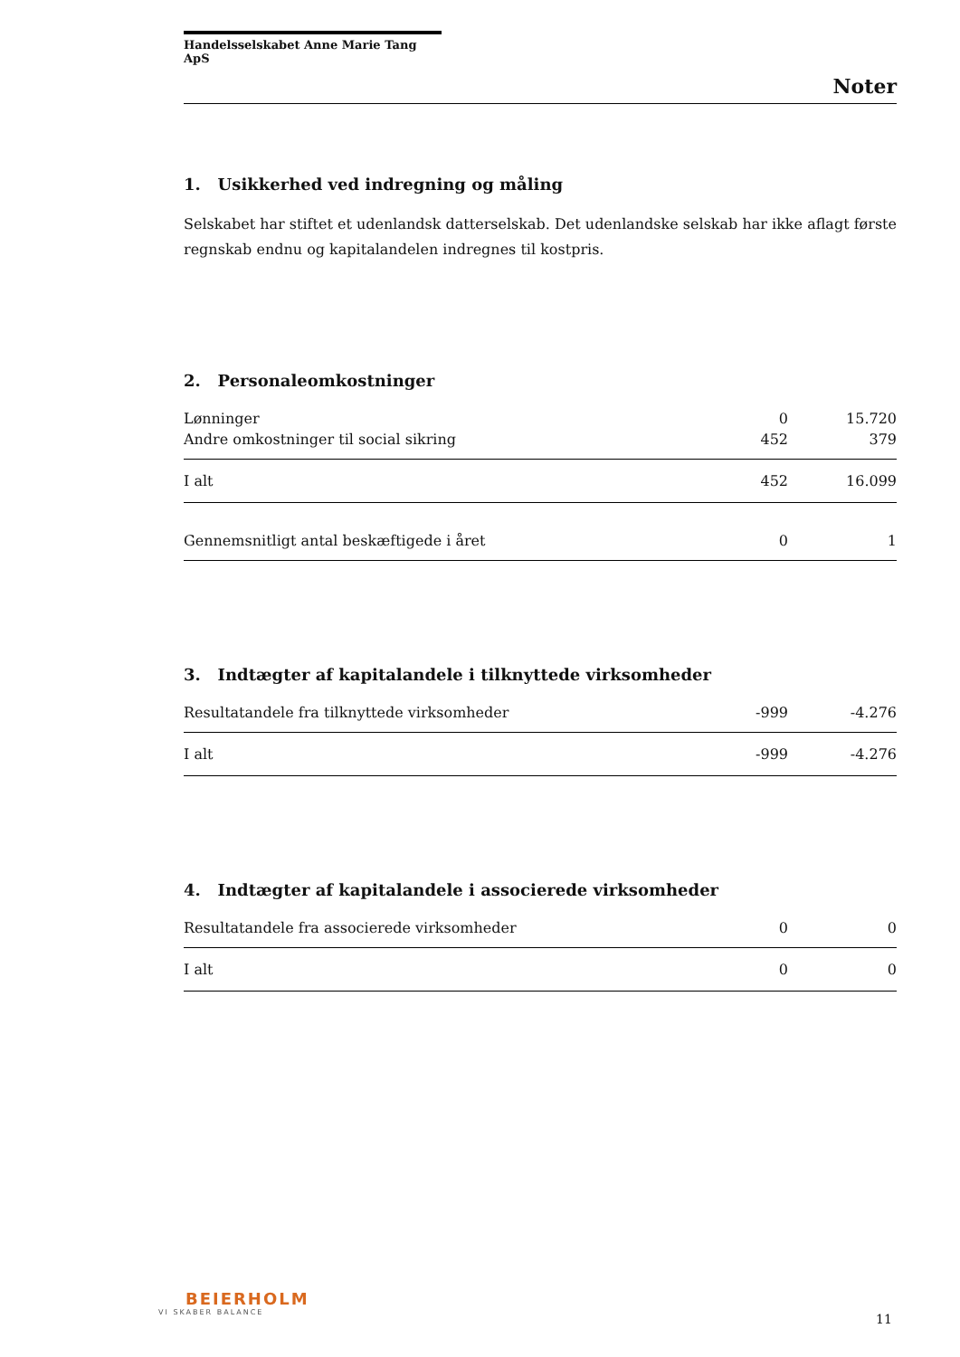Handelsselskabet Anne Marie Tang ApS
Noter
1. Usikkerhed ved indregning og måling
Selskabet har stiftet et udenlandsk datterselskab. Det udenlandske selskab har ikke aflagt første regnskab endnu og kapitalandelen indregnes til kostpris.
2. Personaleomkostninger
| Lønninger | 0 | 15.720 |
| Andre omkostninger til social sikring | 452 | 379 |
| I alt | 452 | 16.099 |
| Gennemsnitligt antal beskæftigede i året | 0 | 1 |
3. Indtægter af kapitalandele i tilknyttede virksomheder
| Resultatandele fra tilknyttede virksomheder | -999 | -4.276 |
| I alt | -999 | -4.276 |
4. Indtægter af kapitalandele i associerede virksomheder
| Resultatandele fra associerede virksomheder | 0 | 0 |
| I alt | 0 | 0 |
BEIERHOLM
VI SKABER BALANCE
11